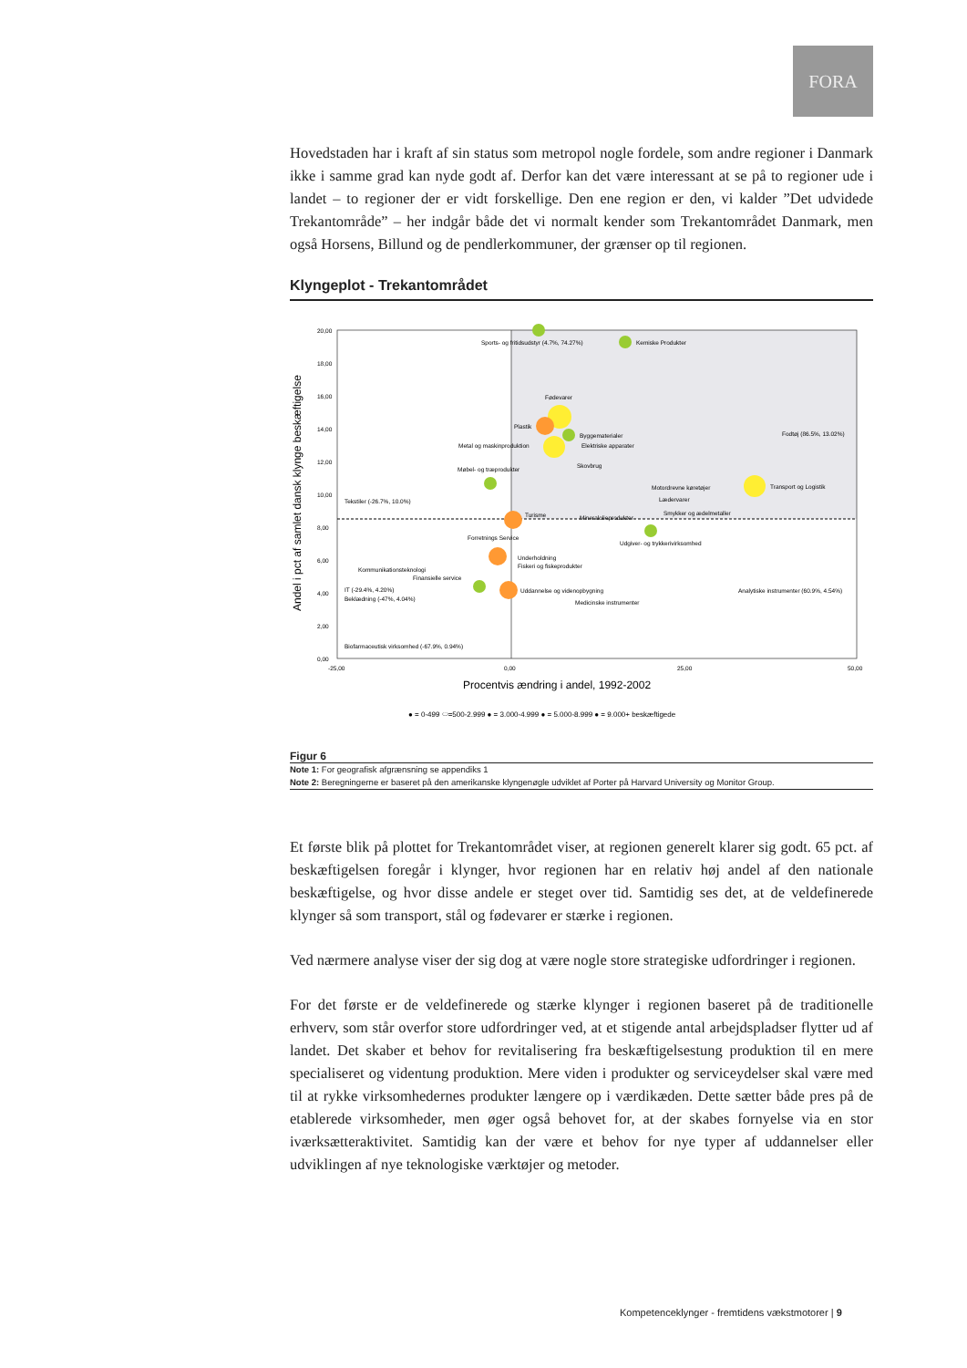FORA
Hovedstaden har i kraft af sin status som metropol nogle fordele, som andre regioner i Danmark ikke i samme grad kan nyde godt af. Derfor kan det være interessant at se på to regioner ude i landet – to regioner der er vidt forskellige. Den ene region er den, vi kalder ”Det udvidede Trekantområde” – her indgår både det vi normalt kender som Trekantområdet Danmark, men også Horsens, Billund og de pendlerkommuner, der grænser op til regionen.
Klyngeplot - Trekantområdet
20,00
18,00
16,00
14,00
12,00
10,00
8,00
6,00
4,00
2,00
0,00
-25,00
0,00
25,00
50,00
Procentvis ændring i andel, 1992-2002
Andel i pct af samlet dansk klynge beskæftigelse
Sports- og fritidsudstyr (4.7%, 74.27%)
Kemiske Produkter
Fødevarer
Plastik
Byggematerialer
Metal og maskinproduktion
Elektriske apparater
Skovbrug
Møbel- og træprodukter
Motordrevne køretøjer
Fodtøj (86.5%, 13.02%)
Transport og Logistik
Lædervarer
Tekstiler (-26.7%, 10.0%)
Turisme
Mineralolieprodukter
Smykker og ædelmetaller
Udgiver- og trykkerivirksomhed
Forretnings Service
Underholdning
Fiskeri og fiskeprodukter
Kommunikationsteknologi
Finansielle service
Uddannelse og videnopbygning
Analytiske instrumenter (60.9%, 4.54%)
IT (-29.4%, 4.20%)
Beklædning (-47%, 4.04%)
Medicinske instrumenter
Biofarmaceutisk virksomhed (-67.9%, 0.94%)
● = 0-499 ⬭=500-2.999 ● = 3.000-4.999 ● = 5.000-8.999 ● = 9.000+ beskæftigede
Figur 6
Note 1: For geografisk afgrænsning se appendiks 1
Note 2: Beregningerne er baseret på den amerikanske klyngenøgle udviklet af Porter på Harvard University og Monitor Group.
Et første blik på plottet for Trekantområdet viser, at regionen generelt klarer sig godt. 65 pct. af beskæftigelsen foregår i klynger, hvor regionen har en relativ høj andel af den nationale beskæftigelse, og hvor disse andele er steget over tid. Samtidig ses det, at de veldefinerede klynger så som transport, stål og fødevarer er stærke i regionen.
Ved nærmere analyse viser der sig dog at være nogle store strategiske udfordringer i regionen.
For det første er de veldefinerede og stærke klynger i regionen baseret på de traditionelle erhverv, som står overfor store udfordringer ved, at et stigende antal arbejdspladser flytter ud af landet. Det skaber et behov for revitalisering fra beskæftigelsestung produktion til en mere specialiseret og videntung produktion. Mere viden i produkter og serviceydelser skal være med til at rykke virksomhedernes produkter længere op i værdikæden. Dette sætter både pres på de etablerede virksomheder, men øger også behovet for, at der skabes fornyelse via en stor iværksætteraktivitet. Samtidig kan der være et behov for nye typer af uddannelser eller udviklingen af nye teknologiske værktøjer og metoder.
Kompetenceklynger - fremtidens vækstmotorer | 9